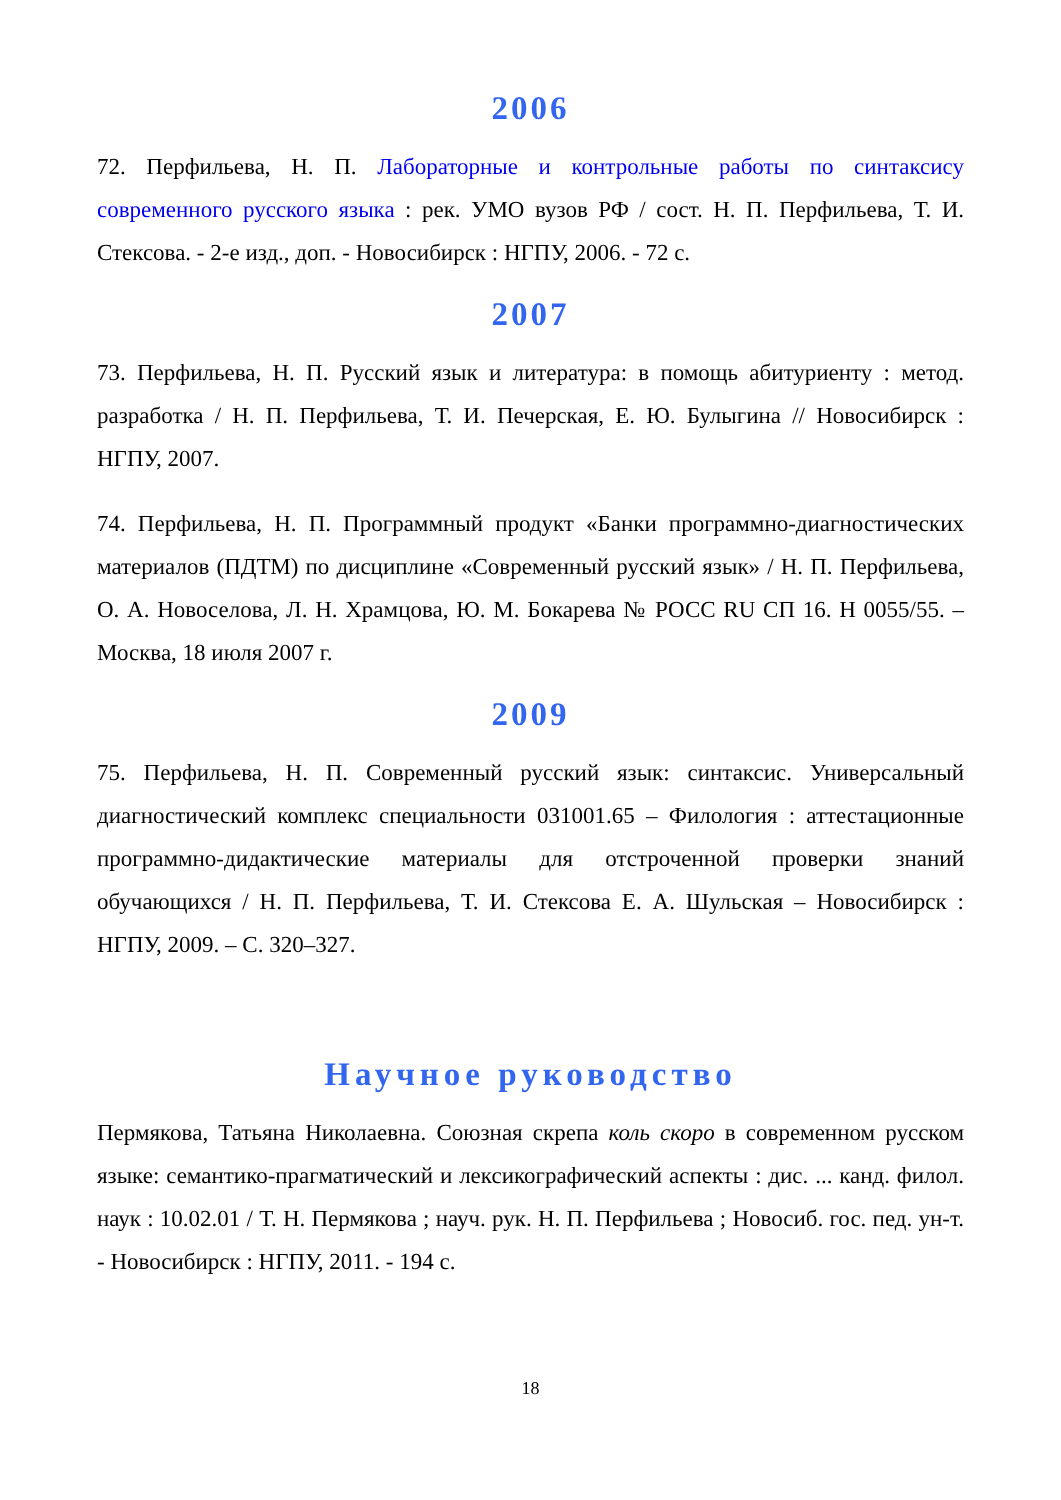2006
72. Перфильева, Н. П. Лабораторные и контрольные работы по синтаксису современного русского языка : рек. УМО вузов РФ / сост. Н. П. Перфильева, Т. И. Стексова. - 2-е изд., доп. - Новосибирск : НГПУ, 2006. - 72 с.
2007
73. Перфильева, Н. П. Русский язык и литература: в помощь абитуриенту : метод. разработка / Н. П. Перфильева, Т. И. Печерская, Е. Ю. Булыгина // Новосибирск : НГПУ, 2007.
74. Перфильева, Н. П. Программный продукт «Банки программно-диагностических материалов (ПДТМ) по дисциплине «Современный русский язык» / Н. П. Перфильева, О. А. Новоселова, Л. Н. Храмцова, Ю. М. Бокарева № РОСС RU СП 16. Н 0055/55. – Москва, 18 июля 2007 г.
2009
75. Перфильева, Н. П. Современный русский язык: синтаксис. Универсальный диагностический комплекс специальности 031001.65 – Филология : аттестационные программно-дидактические материалы для отстроченной проверки знаний обучающихся / Н. П. Перфильева, Т. И. Стексова Е. А. Шульская – Новосибирск : НГПУ, 2009. – С. 320–327.
Научное руководство
Пермякова, Татьяна Николаевна. Союзная скрепа коль скоро в современном русском языке: семантико-прагматический и лексикографический аспекты : дис. ... канд. филол. наук : 10.02.01 / Т. Н. Пермякова ; науч. рук. Н. П. Перфильева ; Новосиб. гос. пед. ун-т. - Новосибирск : НГПУ, 2011. - 194 с.
18